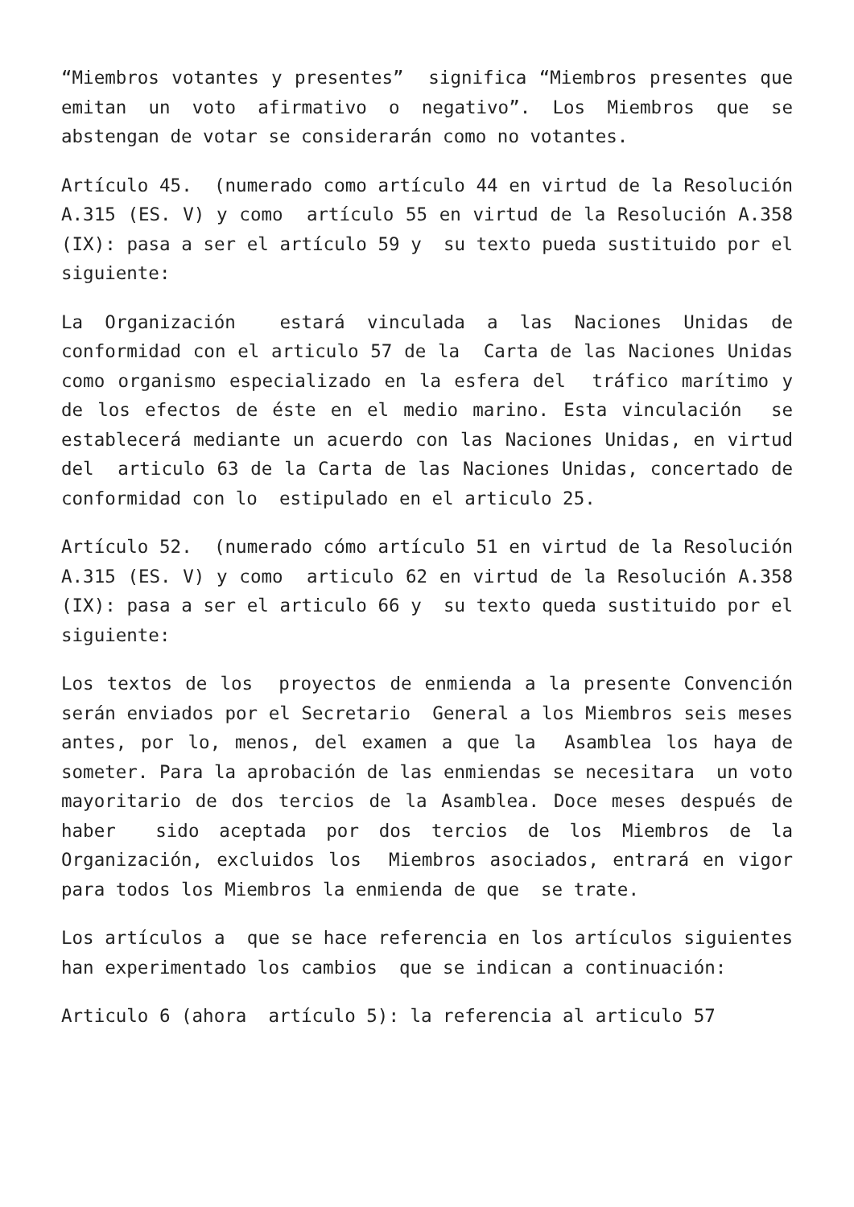“Miembros votantes y presentes” significa “Miembros presentes que emitan un voto afirmativo o negativo”. Los Miembros que se abstengan de votar se considerarán como no votantes.
Artículo 45. (numerado como artículo 44 en virtud de la Resolución A.315 (ES. V) y como artículo 55 en virtud de la Resolución A.358 (IX): pasa a ser el artículo 59 y su texto pueda sustituido por el siguiente:
La Organización estará vinculada a las Naciones Unidas de conformidad con el articulo 57 de la Carta de las Naciones Unidas como organismo especializado en la esfera del tráfico marítimo y de los efectos de éste en el medio marino. Esta vinculación se establecerá mediante un acuerdo con las Naciones Unidas, en virtud del articulo 63 de la Carta de las Naciones Unidas, concertado de conformidad con lo estipulado en el articulo 25.
Artículo 52. (numerado cómo artículo 51 en virtud de la Resolución A.315 (ES. V) y como articulo 62 en virtud de la Resolución A.358 (IX): pasa a ser el articulo 66 y su texto queda sustituido por el siguiente:
Los textos de los proyectos de enmienda a la presente Convención serán enviados por el Secretario General a los Miembros seis meses antes, por lo, menos, del examen a que la Asamblea los haya de someter. Para la aprobación de las enmiendas se necesitara un voto mayoritario de dos tercios de la Asamblea. Doce meses después de haber sido aceptada por dos tercios de los Miembros de la Organización, excluidos los Miembros asociados, entrará en vigor para todos los Miembros la enmienda de que se trate.
Los artículos a que se hace referencia en los artículos siguientes han experimentado los cambios que se indican a continuación:
Articulo 6 (ahora artículo 5): la referencia al articulo 57